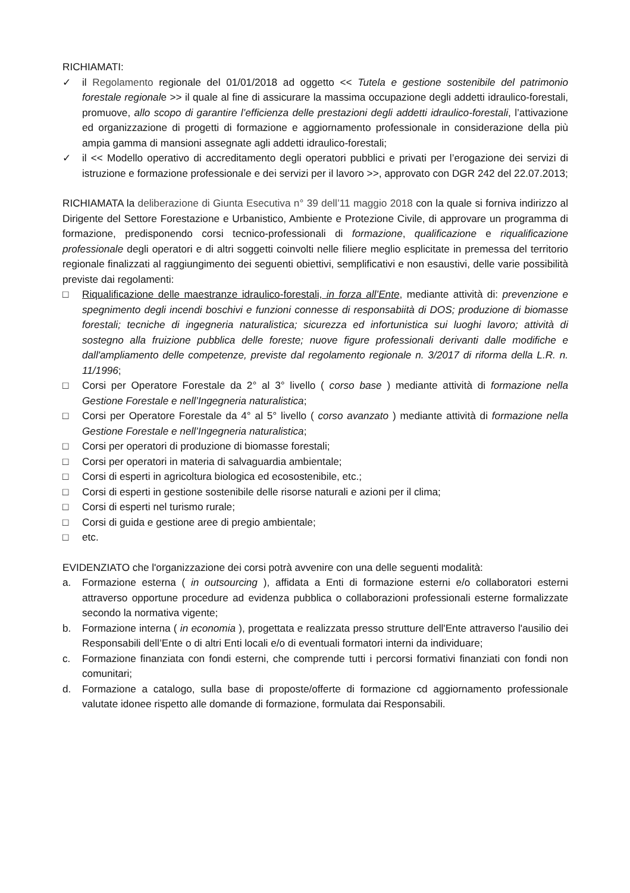RICHIAMATI:
✓ il Regolamento regionale del 01/01/2018 ad oggetto << Tutela e gestione sostenibile del patrimonio forestale regionale >> il quale al fine di assicurare la massima occupazione degli addetti idraulico-forestali, promuove, allo scopo di garantire l’efficienza delle prestazioni degli addetti idraulico-forestali, l’attivazione ed organizzazione di progetti di formazione e aggiornamento professionale in considerazione della più ampia gamma di mansioni assegnate agli addetti idraulico-forestali;
✓ il << Modello operativo di accreditamento degli operatori pubblici e privati per l’erogazione dei servizi di istruzione e formazione professionale e dei servizi per il lavoro >>, approvato con DGR 242 del 22.07.2013;
RICHIAMATA la deliberazione di Giunta Esecutiva n° 39 dell’11 maggio 2018 con la quale si forniva indirizzo al Dirigente del Settore Forestazione e Urbanistico, Ambiente e Protezione Civile, di approvare un programma di formazione, predisponendo corsi tecnico-professionali di formazione, qualificazione e riqualificazione professionale degli operatori e di altri soggetti coinvolti nelle filiere meglio esplicitate in premessa del territorio regionale finalizzati al raggiungimento dei seguenti obiettivi, semplificativi e non esaustivi, delle varie possibilità previste dai regolamenti:
□ Riqualificazione delle maestranze idraulico-forestali, in forza all’Ente, mediante attività di: prevenzione e spegnimento degli incendi boschivi e funzioni connesse di responsabiità di DOS; produzione di biomasse forestali; tecniche di ingegneria naturalistica; sicurezza ed infortunistica sui luoghi lavoro; attività di sostegno alla fruizione pubblica delle foreste; nuove figure professionali derivanti dalle modifiche e dall'ampliamento delle competenze, previste dal regolamento regionale n. 3/2017 di riforma della L.R. n. 11/1996;
□ Corsi per Operatore Forestale da 2° al 3° livello ( corso base ) mediante attività di formazione nella Gestione Forestale e nell’Ingegneria naturalistica;
□ Corsi per Operatore Forestale da 4° al 5° livello ( corso avanzato ) mediante attività di formazione nella Gestione Forestale e nell’Ingegneria naturalistica;
□ Corsi per operatori di produzione di biomasse forestali;
□ Corsi per operatori in materia di salvaguardia ambientale;
□ Corsi di esperti in agricoltura biologica ed ecosostenibile, etc.;
□ Corsi di esperti in gestione sostenibile delle risorse naturali e azioni per il clima;
□ Corsi di esperti nel turismo rurale;
□ Corsi di guida e gestione aree di pregio ambientale;
□ etc.
EVIDENZIATO che l'organizzazione dei corsi potrà avvenire con una delle seguenti modalità:
a. Formazione esterna ( in outsourcing ), affidata a Enti di formazione esterni e/o collaboratori esterni attraverso opportune procedure ad evidenza pubblica o collaborazioni professionali esterne formalizzate secondo la normativa vigente;
b. Formazione interna ( in economia ), progettata e realizzata presso strutture dell'Ente attraverso l'ausilio dei Responsabili dell’Ente o di altri Enti locali e/o di eventuali formatori interni da individuare;
c. Formazione finanziata con fondi esterni, che comprende tutti i percorsi formativi finanziati con fondi non comunitari;
d. Formazione a catalogo, sulla base di proposte/offerte di formazione cd aggiornamento professionale valutate idonee rispetto alle domande di formazione, formulata dai Responsabili.